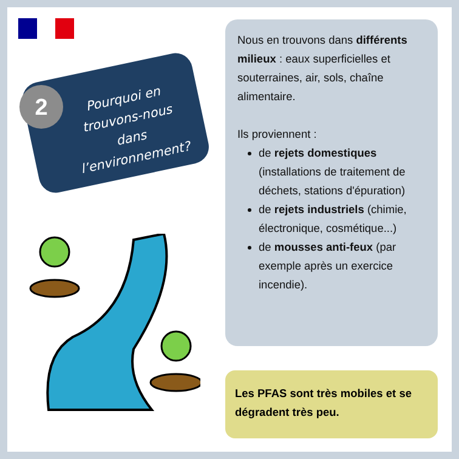Pourquoi en trouvons-nous dans l’environnement?
2
Nous en trouvons dans différents milieux : eaux superficielles et souterraines, air, sols, chaîne alimentaire.
Ils proviennent :
de rejets domestiques (installations de traitement de déchets, stations d'épuration)
de rejets industriels (chimie, électronique, cosmétique...)
de mousses anti-feux (par exemple après un exercice incendie).
Les PFAS sont très mobiles et se dégradent très peu.